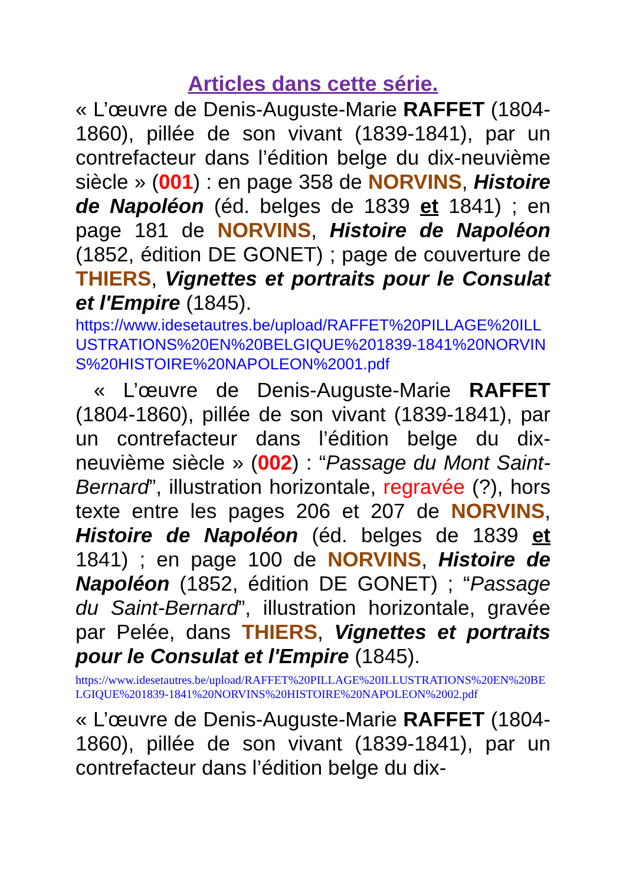Articles dans cette série.
« L’œuvre de Denis-Auguste-Marie RAFFET (1804-1860), pillée de son vivant (1839-1841), par un contrefacteur dans l’édition belge du dix-neuvième siècle » (001) : en page 358 de NORVINS, Histoire de Napoléon (éd. belges de 1839 et 1841) ; en page 181 de NORVINS, Histoire de Napoléon (1852, édition DE GONET) ; page de couverture de THIERS, Vignettes et portraits pour le Consulat et l'Empire (1845).
https://www.idesetautres.be/upload/RAFFET%20PILLAGE%20ILLUSTRATIONS%20EN%20BELGIQUE%201839-1841%20NORVINS%20HISTOIRE%20NAPOLEON%2001.pdf
« L’œuvre de Denis-Auguste-Marie RAFFET (1804-1860), pillée de son vivant (1839-1841), par un contrefacteur dans l’édition belge du dix-neuvième siècle » (002) : “Passage du Mont Saint-Bernard”, illustration horizontale, regravée (?), hors texte entre les pages 206 et 207 de NORVINS, Histoire de Napoléon (éd. belges de 1839 et 1841) ; en page 100 de NORVINS, Histoire de Napoléon (1852, édition DE GONET) ; “Passage du Saint-Bernard”, illustration horizontale, gravée par Pelée, dans THIERS, Vignettes et portraits pour le Consulat et l'Empire (1845).
https://www.idesetautres.be/upload/RAFFET%20PILLAGE%20ILLUSTRATIONS%20EN%20BELGIQUE%201839-1841%20NORVINS%20HISTOIRE%20NAPOLEON%2002.pdf
« L’œuvre de Denis-Auguste-Marie RAFFET (1804-1860), pillée de son vivant (1839-1841), par un contrefacteur dans l’édition belge du dix-